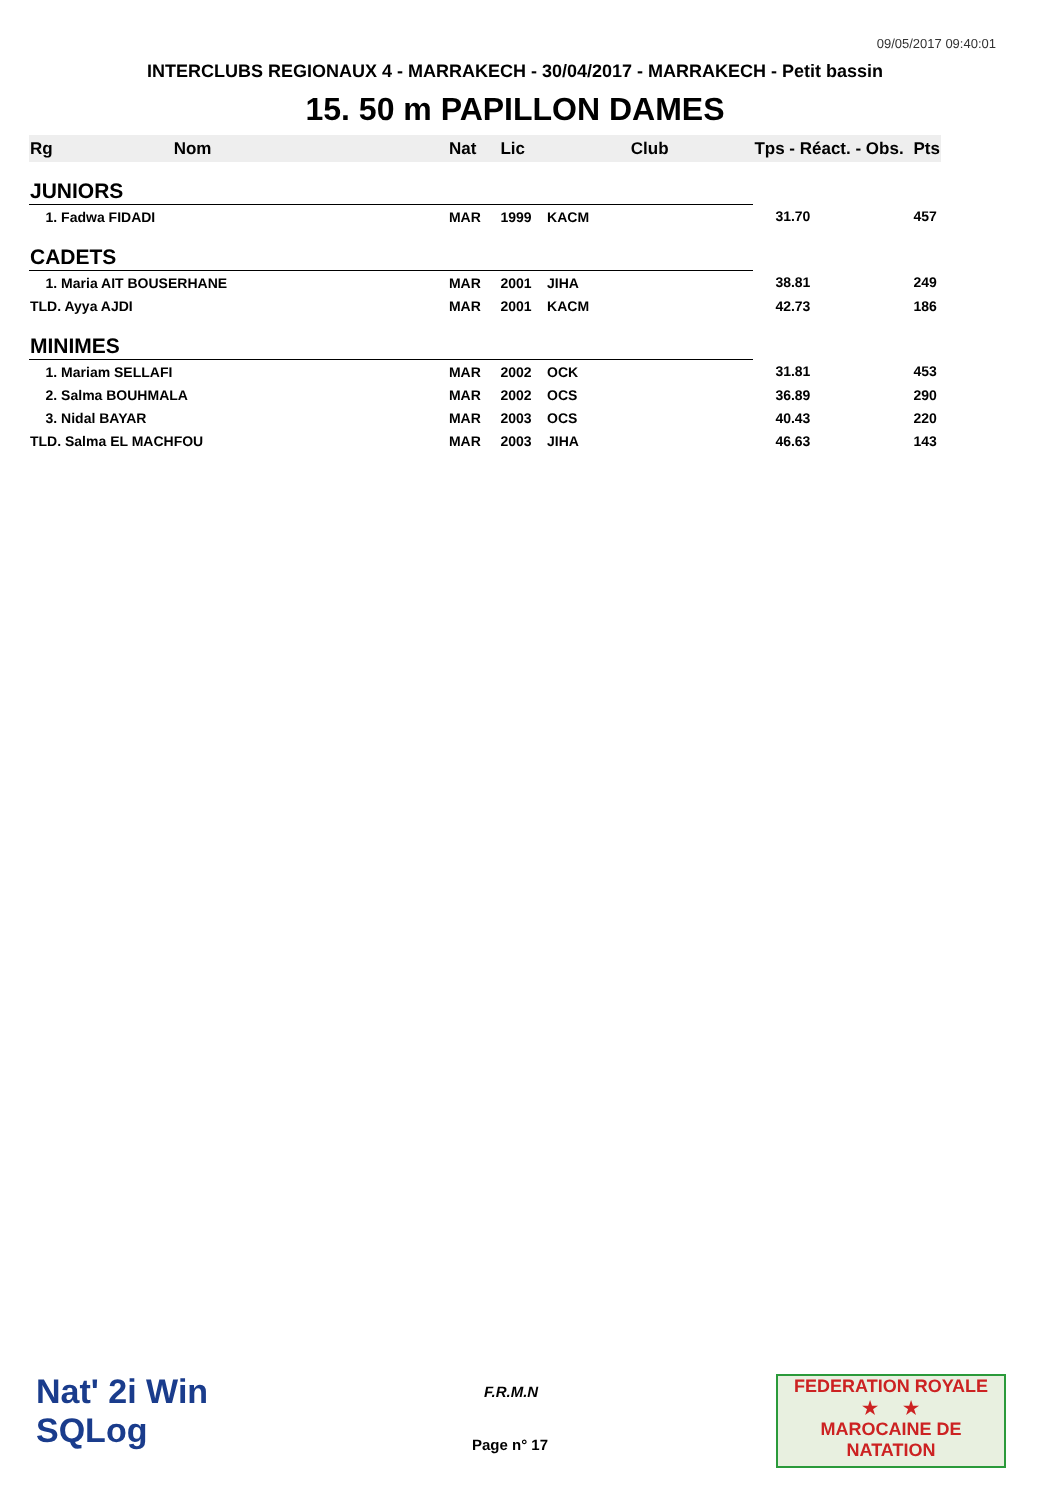09/05/2017 09:40:01
INTERCLUBS REGIONAUX 4 - MARRAKECH - 30/04/2017 - MARRAKECH - Petit bassin
15. 50 m PAPILLON DAMES
| Rg | Nom | Nat | Lic | Club | Tps - Réact. - Obs. | Pts |
| --- | --- | --- | --- | --- | --- | --- |
| JUNIORS | | | | | | |
| 1. Fadwa FIDADI | | MAR | 1999 | KACM | 31.70 | 457 |
| CADETS | | | | | | |
| 1. Maria AIT BOUSERHANE | | MAR | 2001 | JIHA | 38.81 | 249 |
| TLD. Ayya AJDI | | MAR | 2001 | KACM | 42.73 | 186 |
| MINIMES | | | | | | |
| 1. Mariam SELLAFI | | MAR | 2002 | OCK | 31.81 | 453 |
| 2. Salma BOUHMALA | | MAR | 2002 | OCS | 36.89 | 290 |
| 3. Nidal BAYAR | | MAR | 2003 | OCS | 40.43 | 220 |
| TLD. Salma EL MACHFOU | | MAR | 2003 | JIHA | 46.63 | 143 |
Nat' 2i Win
SQLog
F.R.M.N
Page n° 17
FEDERATION ROYALE
★ ★
MAROCAINE DE NATATION